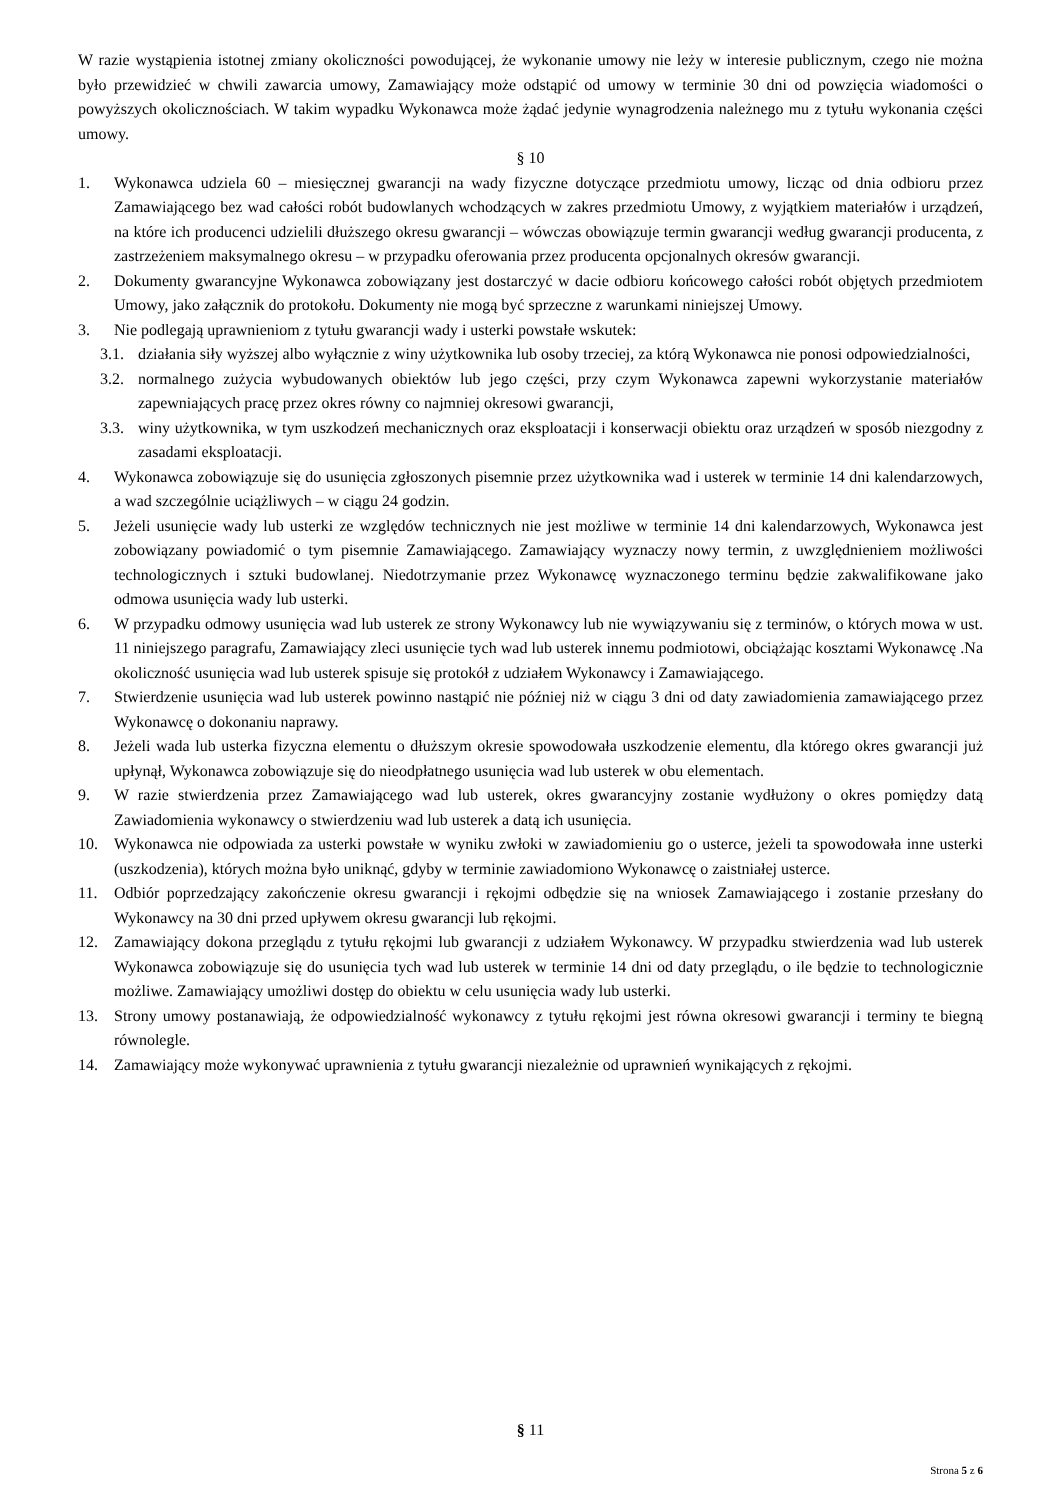W razie wystąpienia istotnej zmiany okoliczności powodującej, że wykonanie umowy nie leży w interesie publicznym, czego nie można było przewidzieć w chwili zawarcia umowy, Zamawiający może odstąpić od umowy w terminie 30 dni od powzięcia wiadomości o powyższych okolicznościach. W takim wypadku Wykonawca może żądać jedynie wynagrodzenia należnego mu z tytułu wykonania części umowy.
§ 10
1. Wykonawca udziela 60 – miesięcznej gwarancji na wady fizyczne dotyczące przedmiotu umowy, licząc od dnia odbioru przez Zamawiającego bez wad całości robót budowlanych wchodzących w zakres przedmiotu Umowy, z wyjątkiem materiałów i urządzeń, na które ich producenci udzielili dłuższego okresu gwarancji – wówczas obowiązuje termin gwarancji według gwarancji producenta, z zastrzeżeniem maksymalnego okresu – w przypadku oferowania przez producenta opcjonalnych okresów gwarancji.
2. Dokumenty gwarancyjne Wykonawca zobowiązany jest dostarczyć w dacie odbioru końcowego całości robót objętych przedmiotem Umowy, jako załącznik do protokołu. Dokumenty nie mogą być sprzeczne z warunkami niniejszej Umowy.
3. Nie podlegają uprawnieniom z tytułu gwarancji wady i usterki powstałe wskutek:
3.1.
działania siły wyższej albo wyłącznie z winy użytkownika lub osoby trzeciej, za którą Wykonawca nie ponosi odpowiedzialności,
3.2.
normalnego zużycia wybudowanych obiektów lub jego części, przy czym Wykonawca zapewni wykorzystanie materiałów zapewniających pracę przez okres równy co najmniej okresowi gwarancji,
3.3.
winy użytkownika, w tym uszkodzeń mechanicznych oraz eksploatacji i konserwacji obiektu oraz urządzeń w sposób niezgodny z zasadami eksploatacji.
4. Wykonawca zobowiązuje się do usunięcia zgłoszonych pisemnie przez użytkownika wad i usterek w terminie 14 dni kalendarzowych, a wad szczególnie uciążliwych – w ciągu 24 godzin.
5. Jeżeli usunięcie wady lub usterki ze względów technicznych nie jest możliwe w terminie 14 dni kalendarzowych, Wykonawca jest zobowiązany powiadomić o tym pisemnie Zamawiającego. Zamawiający wyznaczy nowy termin, z uwzględnieniem możliwości technologicznych i sztuki budowlanej. Niedotrzymanie przez Wykonawcę wyznaczonego terminu będzie zakwalifikowane jako odmowa usunięcia wady lub usterki.
6. W przypadku odmowy usunięcia wad lub usterek ze strony Wykonawcy lub nie wywiązywaniu się z terminów, o których mowa w ust. 11 niniejszego paragrafu, Zamawiający zleci usunięcie tych wad lub usterek innemu podmiotowi, obciążając kosztami Wykonawcę .Na okoliczność usunięcia wad lub usterek spisuje się protokół z udziałem Wykonawcy i Zamawiającego.
7. Stwierdzenie usunięcia wad lub usterek powinno nastąpić nie później niż w ciągu 3 dni od daty zawiadomienia zamawiającego przez Wykonawcę o dokonaniu naprawy.
8. Jeżeli wada lub usterka fizyczna elementu o dłuższym okresie spowodowała uszkodzenie elementu, dla którego okres gwarancji już upłynął, Wykonawca zobowiązuje się do nieodpłatnego usunięcia wad lub usterek w obu elementach.
9. W razie stwierdzenia przez Zamawiającego wad lub usterek, okres gwarancyjny zostanie wydłużony o okres pomiędzy datą Zawiadomienia wykonawcy o stwierdzeniu wad lub usterek a datą ich usunięcia.
10. Wykonawca nie odpowiada za usterki powstałe w wyniku zwłoki w zawiadomieniu go o usterce, jeżeli ta spowodowała inne usterki (uszkodzenia), których można było uniknąć, gdyby w terminie zawiadomiono Wykonawcę o zaistniałej usterce.
11. Odbiór poprzedzający zakończenie okresu gwarancji i rękojmi odbędzie się na wniosek Zamawiającego i zostanie przesłany do Wykonawcy na 30 dni przed upływem okresu gwarancji lub rękojmi.
12. Zamawiający dokona przeglądu z tytułu rękojmi lub gwarancji z udziałem Wykonawcy. W przypadku stwierdzenia wad lub usterek Wykonawca zobowiązuje się do usunięcia tych wad lub usterek w terminie 14 dni od daty przeglądu, o ile będzie to technologicznie możliwe. Zamawiający umożliwi dostęp do obiektu w celu usunięcia wady lub usterki.
13. Strony umowy postanawiają, że odpowiedzialność wykonawcy z tytułu rękojmi jest równa okresowi gwarancji i terminy te biegną równolegle.
14. Zamawiający może wykonywać uprawnienia z tytułu gwarancji niezależnie od uprawnień wynikających z rękojmi.
§ 11
Strona 5 z 6